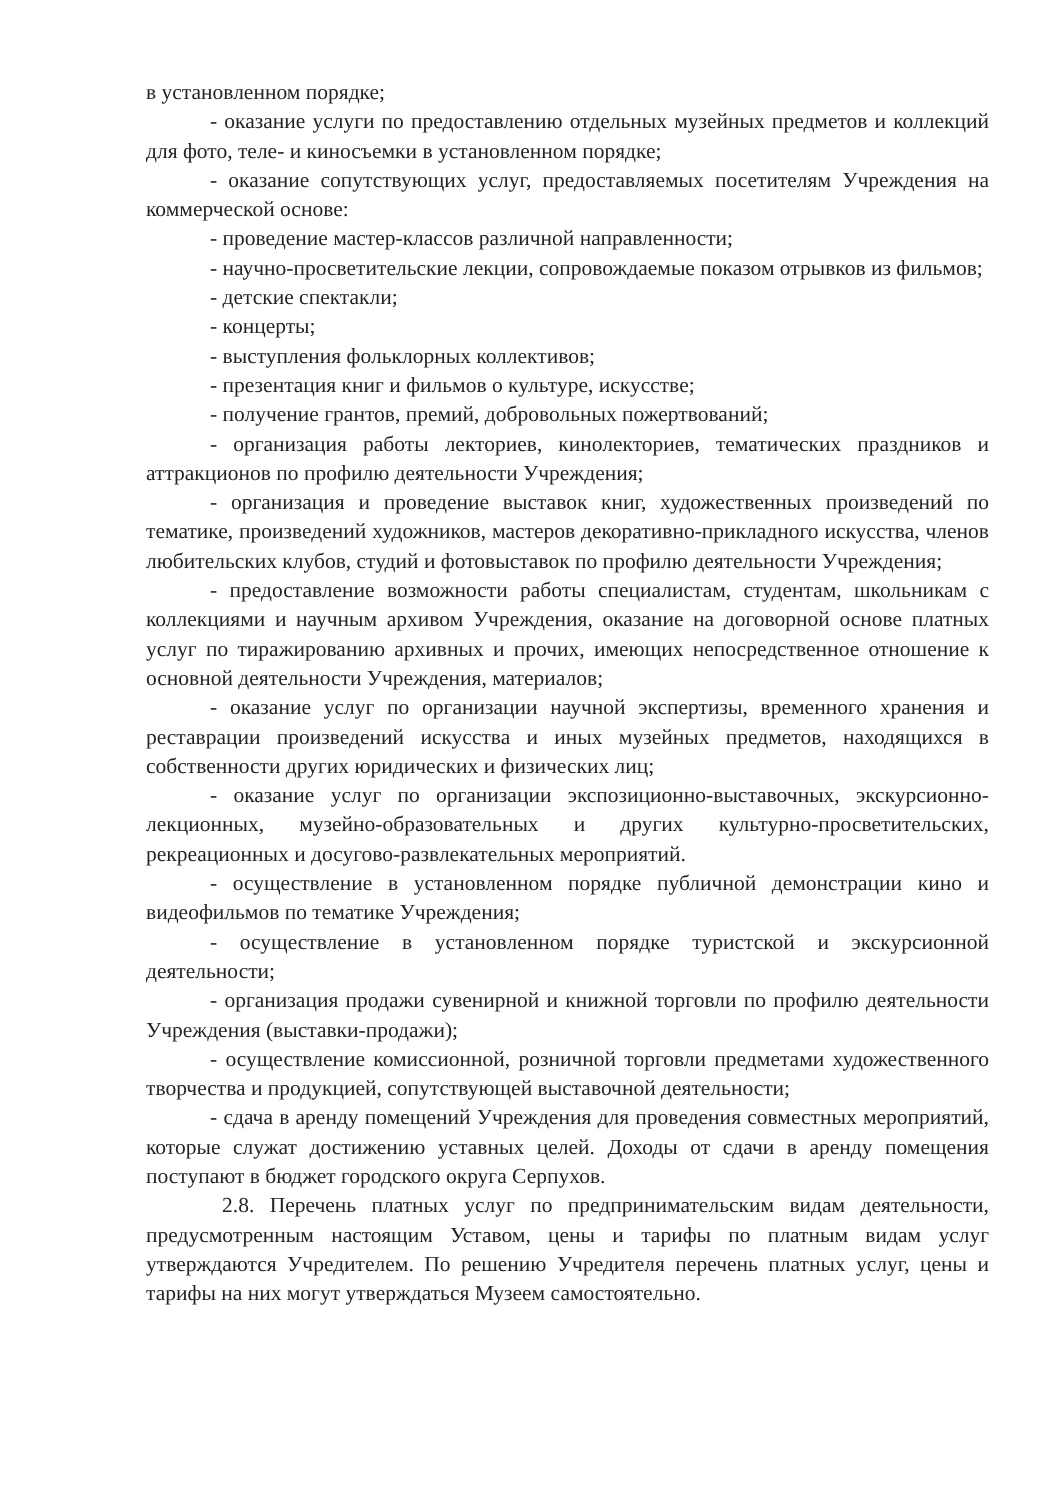в установленном порядке;
- оказание услуги по предоставлению отдельных музейных предметов и коллекций для фото, теле- и киносъемки в установленном порядке;
- оказание сопутствующих услуг, предоставляемых посетителям Учреждения на коммерческой основе:
- проведение мастер-классов различной направленности;
- научно-просветительские лекции, сопровождаемые показом отрывков из фильмов;
- детские спектакли;
- концерты;
- выступления фольклорных коллективов;
- презентация книг и фильмов о культуре, искусстве;
- получение грантов, премий, добровольных пожертвований;
- организация работы лекториев, кинолекториев, тематических праздников и аттракционов по профилю деятельности Учреждения;
- организация и проведение выставок книг, художественных произведений по тематике, произведений художников, мастеров декоративно-прикладного искусства, членов любительских клубов, студий и фотовыставок по профилю деятельности Учреждения;
- предоставление возможности работы специалистам, студентам, школьникам с коллекциями и научным архивом Учреждения, оказание на договорной основе платных услуг по тиражированию архивных и прочих, имеющих непосредственное отношение к основной деятельности Учреждения, материалов;
- оказание услуг по организации научной экспертизы, временного хранения и реставрации произведений искусства и иных музейных предметов, находящихся в собственности других юридических и физических лиц;
- оказание услуг по организации экспозиционно-выставочных, экскурсионно-лекционных, музейно-образовательных и других культурно-просветительских, рекреационных и досугово-развлекательных мероприятий.
- осуществление в установленном порядке публичной демонстрации кино и видеофильмов по тематике Учреждения;
- осуществление в установленном порядке туристской и экскурсионной деятельности;
- организация продажи сувенирной и книжной торговли по профилю деятельности Учреждения (выставки-продажи);
- осуществление комиссионной, розничной торговли предметами художественного творчества и продукцией, сопутствующей выставочной деятельности;
- сдача в аренду помещений Учреждения для проведения совместных мероприятий, которые служат достижению уставных целей. Доходы от сдачи в аренду помещения поступают в бюджет городского округа Серпухов.
2.8. Перечень платных услуг по предпринимательским видам деятельности, предусмотренным настоящим Уставом, цены и тарифы по платным видам услуг утверждаются Учредителем. По решению Учредителя перечень платных услуг, цены и тарифы на них могут утверждаться Музеем самостоятельно.